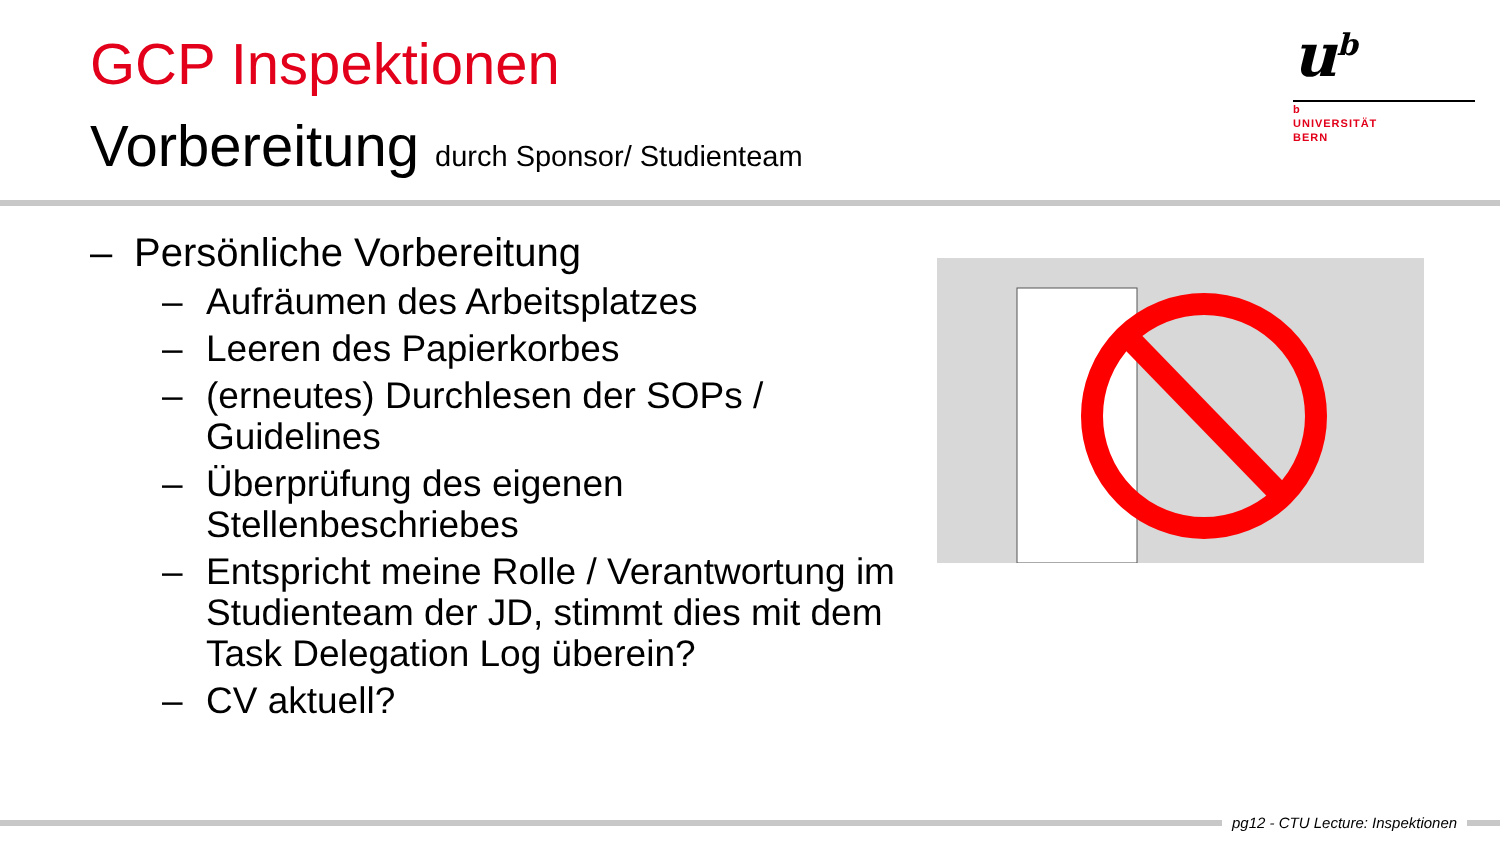GCP Inspektionen
Vorbereitung durch Sponsor/ Studienteam
u<sup>b</sup>
b
UNIVERSITÄT
BERN
– Persönliche Vorbereitung
– Aufräumen des Arbeitsplatzes
– Leeren des Papierkorbes
– (erneutes) Durchlesen der SOPs / Guidelines
– Überprüfung des eigenen Stellenbeschriebes
– Entspricht meine Rolle / Verantwortung im Studienteam der JD, stimmt dies mit dem Task Delegation Log überein?
– CV aktuell?
pg12 - CTU Lecture: Inspektionen